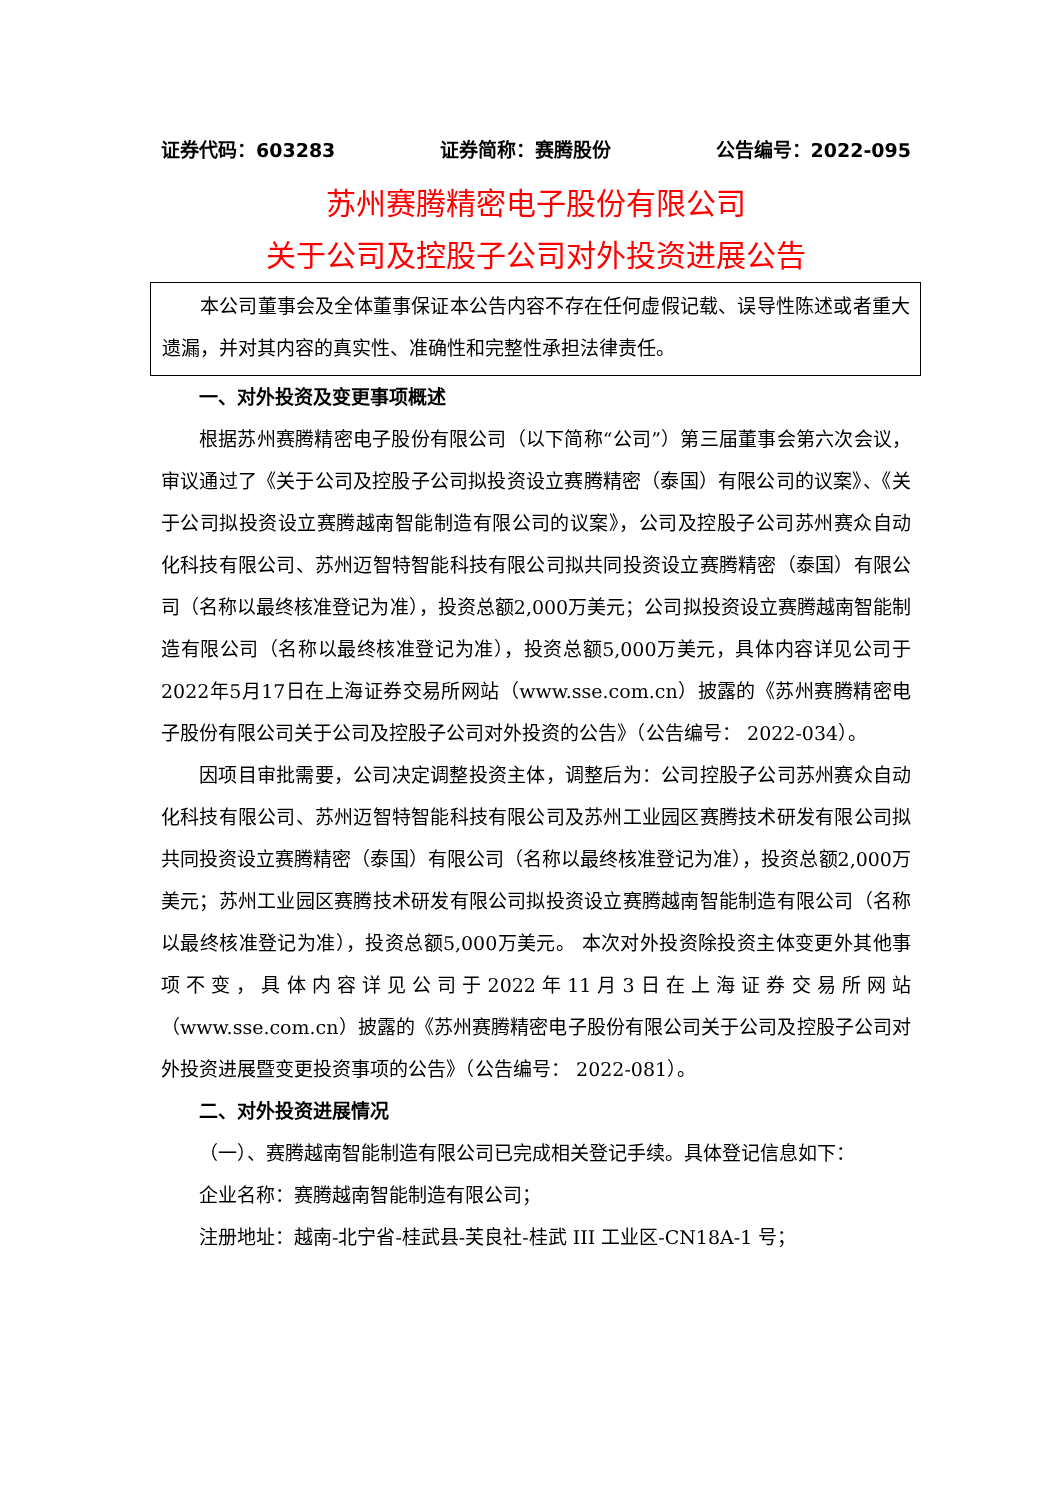证券代码：603283 证券简称：赛腾股份 公告编号：2022-095
苏州赛腾精密电子股份有限公司
关于公司及控股子公司对外投资进展公告
本公司董事会及全体董事保证本公告内容不存在任何虚假记载、误导性陈述或者重大遗漏，并对其内容的真实性、准确性和完整性承担法律责任。
一、对外投资及变更事项概述
根据苏州赛腾精密电子股份有限公司（以下简称“公司”）第三届董事会第六次会议，审议通过了《关于公司及控股子公司拟投资设立赛腾精密（泰国）有限公司的议案》、《关于公司拟投资设立赛腾越南智能制造有限公司的议案》，公司及控股子公司苏州赛众自动化科技有限公司、苏州迈智特智能科技有限公司拟共同投资设立赛腾精密（泰国）有限公司（名称以最终核准登记为准），投资总额2,000万美元；公司拟投资设立赛腾越南智能制造有限公司（名称以最终核准登记为准），投资总额5,000万美元，具体内容详见公司于2022年5月17日在上海证券交易所网站（www.sse.com.cn）披露的《苏州赛腾精密电子股份有限公司关于公司及控股子公司对外投资的公告》（公告编号： 2022-034）。
因项目审批需要，公司决定调整投资主体，调整后为：公司控股子公司苏州赛众自动化科技有限公司、苏州迈智特智能科技有限公司及苏州工业园区赛腾技术研发有限公司拟共同投资设立赛腾精密（泰国）有限公司（名称以最终核准登记为准），投资总额2,000万美元；苏州工业园区赛腾技术研发有限公司拟投资设立赛腾越南智能制造有限公司（名称以最终核准登记为准），投资总额5,000万美元。 本次对外投资除投资主体变更外其他事项不变，具体内容详见公司于2022年11月3日在上海证券交易所网站（www.sse.com.cn）披露的《苏州赛腾精密电子股份有限公司关于公司及控股子公司对外投资进展暨变更投资事项的公告》（公告编号： 2022-081）。
二、对外投资进展情况
（一）、赛腾越南智能制造有限公司已完成相关登记手续。具体登记信息如下：
企业名称：赛腾越南智能制造有限公司；
注册地址：越南-北宁省-桂武县-芙良社-桂武 III 工业区-CN18A-1 号；